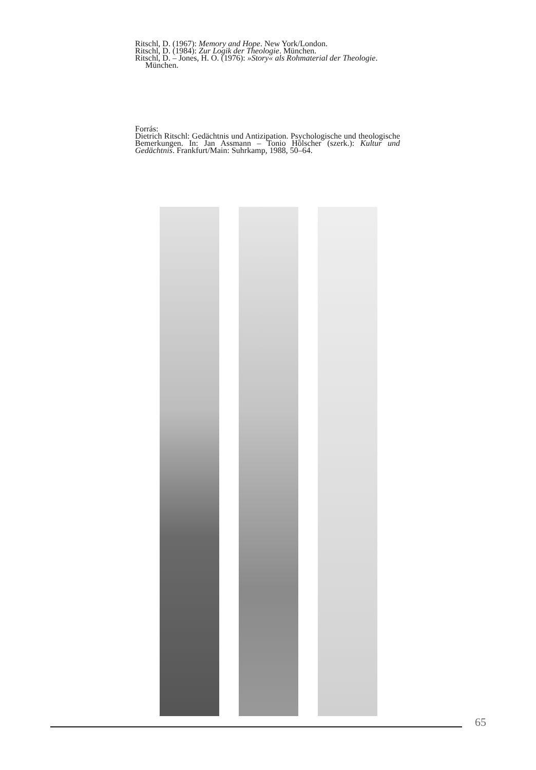Ritschl, D. (1967): Memory and Hope. New York/London.
Ritschl, D. (1984): Zur Logik der Theologie. München.
Ritschl, D. – Jones, H. O. (1976): »Story« als Rohmaterial der Theologie. München.
Forrás:
Dietrich Ritschl: Gedächtnis und Antizipation. Psychologische und theologische Bemerkungen. In: Jan Assmann – Tonio Hölscher (szerk.): Kultur und Gedächtnis. Frankfurt/Main: Suhrkamp, 1988, 50–64.
65